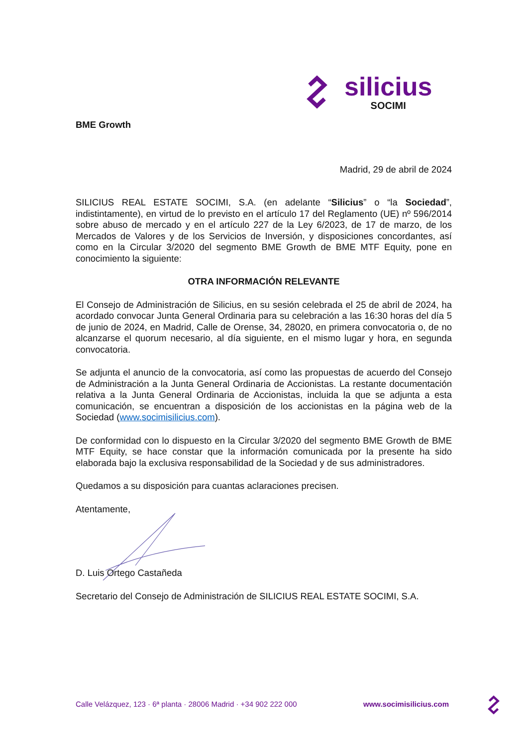silicius
SOCIMI
BME Growth
Madrid, 29 de abril de 2024
SILICIUS REAL ESTATE SOCIMI, S.A. (en adelante “Silicius” o “la Sociedad”, indistintamente), en virtud de lo previsto en el artículo 17 del Reglamento (UE) nº 596/2014 sobre abuso de mercado y en el artículo 227 de la Ley 6/2023, de 17 de marzo, de los Mercados de Valores y de los Servicios de Inversión, y disposiciones concordantes, así como en la Circular 3/2020 del segmento BME Growth de BME MTF Equity, pone en conocimiento la siguiente:
OTRA INFORMACIÓN RELEVANTE
El Consejo de Administración de Silicius, en su sesión celebrada el 25 de abril de 2024, ha acordado convocar Junta General Ordinaria para su celebración a las 16:30 horas del día 5 de junio de 2024, en Madrid, Calle de Orense, 34, 28020, en primera convocatoria o, de no alcanzarse el quorum necesario, al día siguiente, en el mismo lugar y hora, en segunda convocatoria.
Se adjunta el anuncio de la convocatoria, así como las propuestas de acuerdo del Consejo de Administración a la Junta General Ordinaria de Accionistas. La restante documentación relativa a la Junta General Ordinaria de Accionistas, incluida la que se adjunta a esta comunicación, se encuentran a disposición de los accionistas en la página web de la Sociedad (www.socimisilicius.com).
De conformidad con lo dispuesto en la Circular 3/2020 del segmento BME Growth de BME MTF Equity, se hace constar que la información comunicada por la presente ha sido elaborada bajo la exclusiva responsabilidad de la Sociedad y de sus administradores.
Quedamos a su disposición para cuantas aclaraciones precisen.
Atentamente,
D. Luis Ortego Castañeda
Secretario del Consejo de Administración de SILICIUS REAL ESTATE SOCIMI, S.A.
Calle Velázquez, 123 · 6ª planta · 28006 Madrid · +34 902 222 000 www.socimisilicius.com